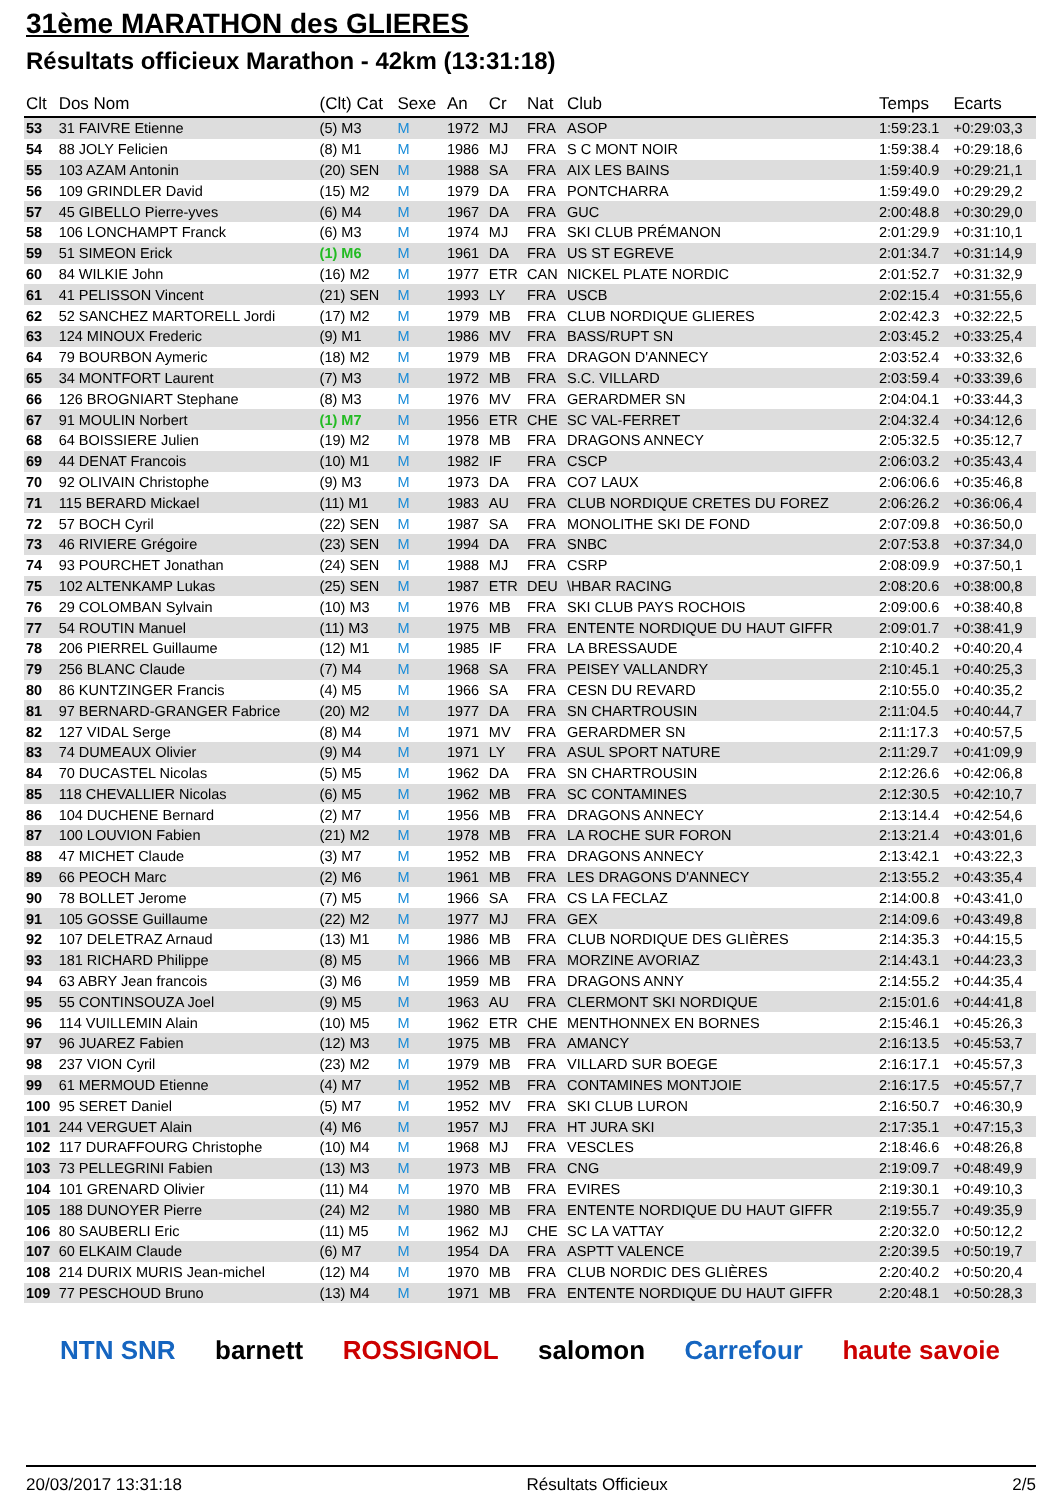31ème MARATHON des GLIERES
Résultats officieux Marathon - 42km (13:31:18)
| Clt | Dos Nom | (Clt) Cat | Sexe | An | Cr | Nat | Club | Temps | Ecarts |
| --- | --- | --- | --- | --- | --- | --- | --- | --- | --- |
| 53 | 31 FAIVRE Etienne | (5) M3 | M | 1972 | MJ | FRA | ASOP | 1:59:23.1 | +0:29:03,3 |
| 54 | 88 JOLY Felicien | (8) M1 | M | 1986 | MJ | FRA | S C MONT NOIR | 1:59:38.4 | +0:29:18,6 |
| 55 | 103 AZAM Antonin | (20) SEN | M | 1988 | SA | FRA | AIX LES BAINS | 1:59:40.9 | +0:29:21,1 |
| 56 | 109 GRINDLER David | (15) M2 | M | 1979 | DA | FRA | PONTCHARRA | 1:59:49.0 | +0:29:29,2 |
| 57 | 45 GIBELLO Pierre-yves | (6) M4 | M | 1967 | DA | FRA | GUC | 2:00:48.8 | +0:30:29,0 |
| 58 | 106 LONCHAMPT Franck | (6) M3 | M | 1974 | MJ | FRA | SKI CLUB PRÉMANON | 2:01:29.9 | +0:31:10,1 |
| 59 | 51 SIMEON Erick | (1) M6 | M | 1961 | DA | FRA | US ST EGREVE | 2:01:34.7 | +0:31:14,9 |
| 60 | 84 WILKIE John | (16) M2 | M | 1977 | ETR | CAN | NICKEL PLATE NORDIC | 2:01:52.7 | +0:31:32,9 |
| 61 | 41 PELISSON Vincent | (21) SEN | M | 1993 | LY | FRA | USCB | 2:02:15.4 | +0:31:55,6 |
| 62 | 52 SANCHEZ MARTORELL Jordi | (17) M2 | M | 1979 | MB | FRA | CLUB NORDIQUE GLIERES | 2:02:42.3 | +0:32:22,5 |
| 63 | 124 MINOUX Frederic | (9) M1 | M | 1986 | MV | FRA | BASS/RUPT SN | 2:03:45.2 | +0:33:25,4 |
| 64 | 79 BOURBON Aymeric | (18) M2 | M | 1979 | MB | FRA | DRAGON D'ANNECY | 2:03:52.4 | +0:33:32,6 |
| 65 | 34 MONTFORT Laurent | (7) M3 | M | 1972 | MB | FRA | S.C. VILLARD | 2:03:59.4 | +0:33:39,6 |
| 66 | 126 BROGNIART Stephane | (8) M3 | M | 1976 | MV | FRA | GERARDMER SN | 2:04:04.1 | +0:33:44,3 |
| 67 | 91 MOULIN Norbert | (1) M7 | M | 1956 | ETR | CHE | SC VAL-FERRET | 2:04:32.4 | +0:34:12,6 |
| 68 | 64 BOISSIERE Julien | (19) M2 | M | 1978 | MB | FRA | DRAGONS ANNECY | 2:05:32.5 | +0:35:12,7 |
| 69 | 44 DENAT Francois | (10) M1 | M | 1982 | IF | FRA | CSCP | 2:06:03.2 | +0:35:43,4 |
| 70 | 92 OLIVAIN Christophe | (9) M3 | M | 1973 | DA | FRA | CO7 LAUX | 2:06:06.6 | +0:35:46,8 |
| 71 | 115 BERARD Mickael | (11) M1 | M | 1983 | AU | FRA | CLUB NORDIQUE CRETES DU FOREZ | 2:06:26.2 | +0:36:06,4 |
| 72 | 57 BOCH Cyril | (22) SEN | M | 1987 | SA | FRA | MONOLITHE SKI DE FOND | 2:07:09.8 | +0:36:50,0 |
| 73 | 46 RIVIERE Grégoire | (23) SEN | M | 1994 | DA | FRA | SNBC | 2:07:53.8 | +0:37:34,0 |
| 74 | 93 POURCHET Jonathan | (24) SEN | M | 1988 | MJ | FRA | CSRP | 2:08:09.9 | +0:37:50,1 |
| 75 | 102 ALTENKAMP Lukas | (25) SEN | M | 1987 | ETR | DEU | \HBAR RACING | 2:08:20.6 | +0:38:00,8 |
| 76 | 29 COLOMBAN Sylvain | (10) M3 | M | 1976 | MB | FRA | SKI CLUB PAYS ROCHOIS | 2:09:00.6 | +0:38:40,8 |
| 77 | 54 ROUTIN Manuel | (11) M3 | M | 1975 | MB | FRA | ENTENTE NORDIQUE DU HAUT GIFFR | 2:09:01.7 | +0:38:41,9 |
| 78 | 206 PIERREL Guillaume | (12) M1 | M | 1985 | IF | FRA | LA BRESSAUDE | 2:10:40.2 | +0:40:20,4 |
| 79 | 256 BLANC Claude | (7) M4 | M | 1968 | SA | FRA | PEISEY VALLANDRY | 2:10:45.1 | +0:40:25,3 |
| 80 | 86 KUNTZINGER Francis | (4) M5 | M | 1966 | SA | FRA | CESN DU REVARD | 2:10:55.0 | +0:40:35,2 |
| 81 | 97 BERNARD-GRANGER Fabrice | (20) M2 | M | 1977 | DA | FRA | SN CHARTROUSIN | 2:11:04.5 | +0:40:44,7 |
| 82 | 127 VIDAL Serge | (8) M4 | M | 1971 | MV | FRA | GERARDMER SN | 2:11:17.3 | +0:40:57,5 |
| 83 | 74 DUMEAUX Olivier | (9) M4 | M | 1971 | LY | FRA | ASUL SPORT NATURE | 2:11:29.7 | +0:41:09,9 |
| 84 | 70 DUCASTEL Nicolas | (5) M5 | M | 1962 | DA | FRA | SN CHARTROUSIN | 2:12:26.6 | +0:42:06,8 |
| 85 | 118 CHEVALLIER Nicolas | (6) M5 | M | 1962 | MB | FRA | SC CONTAMINES | 2:12:30.5 | +0:42:10,7 |
| 86 | 104 DUCHENE Bernard | (2) M7 | M | 1956 | MB | FRA | DRAGONS ANNECY | 2:13:14.4 | +0:42:54,6 |
| 87 | 100 LOUVION Fabien | (21) M2 | M | 1978 | MB | FRA | LA ROCHE SUR FORON | 2:13:21.4 | +0:43:01,6 |
| 88 | 47 MICHET Claude | (3) M7 | M | 1952 | MB | FRA | DRAGONS ANNECY | 2:13:42.1 | +0:43:22,3 |
| 89 | 66 PEOCH Marc | (2) M6 | M | 1961 | MB | FRA | LES DRAGONS D'ANNECY | 2:13:55.2 | +0:43:35,4 |
| 90 | 78 BOLLET Jerome | (7) M5 | M | 1966 | SA | FRA | CS LA FECLAZ | 2:14:00.8 | +0:43:41,0 |
| 91 | 105 GOSSE Guillaume | (22) M2 | M | 1977 | MJ | FRA | GEX | 2:14:09.6 | +0:43:49,8 |
| 92 | 107 DELETRAZ Arnaud | (13) M1 | M | 1986 | MB | FRA | CLUB NORDIQUE DES GLIÈRES | 2:14:35.3 | +0:44:15,5 |
| 93 | 181 RICHARD Philippe | (8) M5 | M | 1966 | MB | FRA | MORZINE AVORIAZ | 2:14:43.1 | +0:44:23,3 |
| 94 | 63 ABRY Jean francois | (3) M6 | M | 1959 | MB | FRA | DRAGONS ANNY | 2:14:55.2 | +0:44:35,4 |
| 95 | 55 CONTINSOUZA Joel | (9) M5 | M | 1963 | AU | FRA | CLERMONT SKI NORDIQUE | 2:15:01.6 | +0:44:41,8 |
| 96 | 114 VUILLEMIN Alain | (10) M5 | M | 1962 | ETR | CHE | MENTHONNEX EN BORNES | 2:15:46.1 | +0:45:26,3 |
| 97 | 96 JUAREZ Fabien | (12) M3 | M | 1975 | MB | FRA | AMANCY | 2:16:13.5 | +0:45:53,7 |
| 98 | 237 VION Cyril | (23) M2 | M | 1979 | MB | FRA | VILLARD SUR BOEGE | 2:16:17.1 | +0:45:57,3 |
| 99 | 61 MERMOUD Etienne | (4) M7 | M | 1952 | MB | FRA | CONTAMINES MONTJOIE | 2:16:17.5 | +0:45:57,7 |
| 100 | 95 SERET Daniel | (5) M7 | M | 1952 | MV | FRA | SKI CLUB LURON | 2:16:50.7 | +0:46:30,9 |
| 101 | 244 VERGUET Alain | (4) M6 | M | 1957 | MJ | FRA | HT JURA SKI | 2:17:35.1 | +0:47:15,3 |
| 102 | 117 DURAFFOURG Christophe | (10) M4 | M | 1968 | MJ | FRA | VESCLES | 2:18:46.6 | +0:48:26,8 |
| 103 | 73 PELLEGRINI Fabien | (13) M3 | M | 1973 | MB | FRA | CNG | 2:19:09.7 | +0:48:49,9 |
| 104 | 101 GRENARD Olivier | (11) M4 | M | 1970 | MB | FRA | EVIRES | 2:19:30.1 | +0:49:10,3 |
| 105 | 188 DUNOYER Pierre | (24) M2 | M | 1980 | MB | FRA | ENTENTE NORDIQUE DU HAUT GIFFR | 2:19:55.7 | +0:49:35,9 |
| 106 | 80 SAUBERLI Eric | (11) M5 | M | 1962 | MJ | CHE | SC LA VATTAY | 2:20:32.0 | +0:50:12,2 |
| 107 | 60 ELKAIM Claude | (6) M7 | M | 1954 | DA | FRA | ASPTT VALENCE | 2:20:39.5 | +0:50:19,7 |
| 108 | 214 DURIX MURIS Jean-michel | (12) M4 | M | 1970 | MB | FRA | CLUB NORDIC DES GLIÈRES | 2:20:40.2 | +0:50:20,4 |
| 109 | 77 PESCHOUD Bruno | (13) M4 | M | 1971 | MB | FRA | ENTENTE NORDIQUE DU HAUT GIFFR | 2:20:48.1 | +0:50:28,3 |
NTN SNR barnett ROSSIGNOL salomon Carrefour haute savoie
20/03/2017 13:31:18 Résultats Officieux 2/5